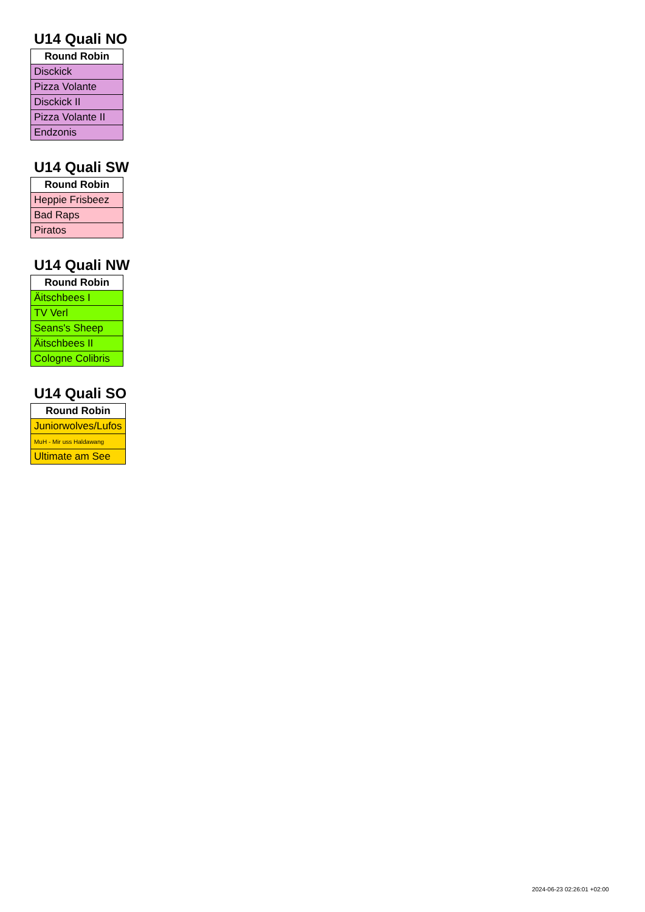U14 Quali NO
| Round Robin |
| --- |
| Disckick |
| Pizza Volante |
| Disckick II |
| Pizza Volante II |
| Endzonis |
U14 Quali SW
| Round Robin |
| --- |
| Heppie Frisbeez |
| Bad Raps |
| Piratos |
U14 Quali NW
| Round Robin |
| --- |
| Äitschbees I |
| TV Verl |
| Seans's Sheep |
| Äitschbees II |
| Cologne Colibris |
U14 Quali SO
| Round Robin |
| --- |
| Juniorwolves/Lufos |
| MuH - Mir uss Haldawang |
| Ultimate am See |
2024-06-23 02:26:01 +02:00